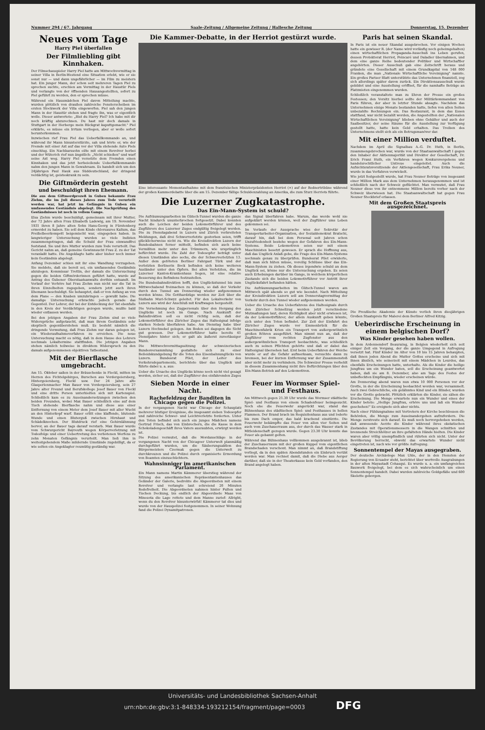Nummer 294 / 67. Jahrgang Saale-Zeitung / Allgemeine Zeitung / Hallesche Zeitung Donnerstag, 15. Dezember
Neues vom Tage
Harry Piel überfallen
Der Filmliebling gibt Kinnhaken.
Der Filmschauspieler Harry Piel hatte am Mittwochvormittag in seiner Villa in Berlin-Westend eine Situation erlebt, wie er sie sonst nur — und dann ungefährlicher — im Film zu meistern hat. Ein junger Mann, der schon seit mehreren Tagen Piel zu sprechen suchte, erschien am Vormittag in der Haustür Piels und verlangte von der öffnenden Hausangestellten, sofort zu Piel geführt zu werden, den er sprechen müsse.
Während ein Hausmädchen Piel davon Mitteilung machte, wurden plötzlich von draußen zahlreiche Fensterscheiben im ersten Stockwerk der Villa eingeworfen. Piel sah den jungen Mann in der Haustür stehen und fragte ihn, was er eigentlich wolle. Dieser antwortete: „Bist du Harry Piel? Ich habe mit dir noch kräftig abzurechnen. Du hast mir doch damals in Stuttgart in der Herberge mein Rückgrat kaputtgemacht." Piel erklärte, es müsse ein Irrtum vorliegen, aber er wolle sofort herunterkommen.
Inzwischen rief Frau Piel das Ueberfallkommando an, und während ihr Mann hinunterstürzte, sah und hörte er, wie der Fremde mit einer Axt auf das vor der Villa stehende Auto Piels einschlug. Ein Nachbarssohn eilte mit einem Revolver herbei und der Wüterich rief nun ängstlich: „Nicht schießen" und warf seine Axt weg. Harry Piel versetzte dem Fremden einen Kinnhaken und das jetzt herbeieilende Ueberfallkommando nahm den jungen Mann in Gewahrsam. Es handelt sich um den 24jährigen Paul Hauk aus Süddeutschland, der dringend verdächtig ist, geisteskrank zu sein.
Die Giftmörderin gesteht
und beschuldigt ihren Ehemann.
Die aus dem Giftmordprozeß in Guben bekannte Frau Ziehm, die im Juli dieses Jahres zum Tode verurteilt worden war, hat jetzt im Gefängnis in Guben ein umfassendes Geständnis abgelegt. Die Nachprüfung des Geständnisses ist noch in vollem Gange.
Elsa Ziehm wurde beschuldigt, gemeinsam mit ihrer Mutter, der 72 Jahre alten Frau Elisabeth Ladewig, am 19. November 1931 ihren 8 Jahre alten Sohn Hans-Georg in Fürstenberg ermordet zu haben. Sie soll dem Kinde chlorsaures Kalium, das Preißelbeerkompott beigemischt war, eingegeben haben. In langwieriger Untersuchung wurden so viele Indizien zusammengetragen, daß die Schuld der Frau einwandfrei feststand. Sie und ihre Mutter wurden zum Tode verurteilt. Das Gericht nahm an, daß gemeine Gewinnsucht Frau Z. zu der Tat veranlaßt hatte. Die Angeklagte hatte aber bisher noch immer kein Geständnis abgelegt.
Anfang Dezember schien mit ihr eine Wandlung vorzugehen. Sie meldete, daß sie bereit sei, ein umfassendes Geständnis abzulegen. Kommissar Trettin, der damals die Untersuchung gegen die beiden Giftmörderinnen geführt hatte, wurde auf Antrag des Gubener Oberstaatsanwalts dorthin entsandt. Im Verlauf der Verhöre hat Frau Ziehm nun nicht nur die Tat in ihren Einzelheiten zugegeben, sondern jetzt auch ihren Ehemann beschuldigt. Sie behauptet, daß er von Anfang an von dem Plane — den Knaben umzubringen — gewußt habe. Die damalige Untersuchung erbrachte jedoch gerade das Gegenteil. Der Lehrer, der bei der Entdeckung der Tat ebenfalls in den Kreis der Verdächtigen gezogen wurde, mußte bald wieder entlassen werden.
Bei den jetzigen Angaben der Frau Ziehm sind so viele Widersprüche aufgetaucht, daß man ihrem Geständnis sehr skeptisch gegenüberstehen muß. Es besteht nämlich die dringende Vermutung, daß Frau Ziehm nur daran gelegen ist, ein Wiederaufnahmeverfahren zu erreichen. Die neue Untersuchung macht es nötig, daß in dem Hause des Lehrers nochmals Lokaltermine stattfinden. Die jetzigen Angaben stehen nämlich teilweise in direktem Widerspruch zu den damals aufgenommenen objektiven Tatbestand.
Mit der Bierflasche umgebracht.
Am 15. Oktober saßen in der Bräuschenke in Fleckl, mitten im Herzen des Fichtelgebirges, Burschen aus Vordergeiersberg, Hintergeiersberg, Fleckl usw. Der 24 Jahre alte Glasperlenmacher Max Bauer von Vordergeiersberg, sein 27 Jahre alter Freund und Berufskollege Josef Bauer von Fleckl und eine dritte Person unterhielten sich mit Kartenspiel. Schließlich kam es zu Auseinandersetzungen zwischen den beiden Freunden, wobei Max Bauer schließlich eine auf dem Tisch stehende Bierflasche nahm und diese aus einer Entfernung von einem Meter dem Josef Bauer mit aller Wucht an den Hinterkopf warf. Bauer erlitt eine klaffende, blutende Wunde und einen Bluterguß zwischen Hirnhaut und Schädelknochen. Der Blutdruck rief eine Gehirnlähmung hervor, an der Bauer tags darauf verstarb. Max Bauer wurde vom Schwurgericht Bayreuth wegen Körperverletzung mit Todesfolge und einer Uebertretung des verbotenen Werfens zu zehn Monaten Gefängnis verurteilt. Man ließ ihm in weitestgehendem Maße mildernde Umstände zugebilligt, da er wie selten ein Angeklagter reumütig geständig war.
Die Kammer-Debatte, in der Herriot gestürzt wurde.
Eine interessante Momentaufnahme mit dem französischen Ministerpräsidenten Herriot (×) auf der Rednertribüne während der großen Kammerdebatte über die am 15. Dezember fällige Schuldenzahlung an Amerika, die zum Sturz Herriots führte.
Die Luzerner Zugkatastrophe.
Das Ein-Mann-System ist schuld?
Die Aufräumungsarbeiten im Gütsch-Tunnel wurden die ganze Nacht hindurch ununterbrochen fortgesetzt. Dabei konnten auch die Leichen der beiden Lokomotivführer und des Zugführers des Luzerner Zuges endgültig freigelegt werden. Die zu Dienstagabend in Luzern und Zürich verbreiteten Meldungen, daß drei Schwerverletzte gestorben seien, trifft glücklicherweise nicht zu. Wie die Kreisdirektion Luzern der Bundesbahnen ferner mitteilt, befinden sich auch keine Vermißten mehr unter den Trümmern, wie ursprünglich befürchtet wurde. Die Zahl der Todesopfer beträgt unter diesen Umständen also sechs, die der Schwerverletzten 13. Außer dem getöteten Berliner Fahrgast Türk und der verletzten Berlinerin Bock befinden sich keine weiteren Ausländer unter den Opfern. Bei allen Verletzten, die im Luzerner Kanton-Krankenhaus liegen, ist eine relative Besserung des Befindens festzustellen.
Die Bundesbahndirektion hofft, den Unglückstunnel bis zum Mittwochabend freimachen zu können, so daß der Verkehr durch den Tunnel am Donnerstag wieder aufgenommen werden könne. Die Gotthardzüge werden zur Zeit über die Südbahn Muri-Schwyz geleitet. Für den Lokalverkehr von Luzern aus wird der Anschluß mit Kraftwagen hergestellt.
Die Vernehmung des Zugpersonals über den Hergang des Unglücks ist noch im Gange. Nach Auskunft der Bahndirektion soll es nicht richtig sein, daß der Lokomotivführer des Züricher Zuges das Haltesignal infolge starken Nebels überfahren habe. Am Dienstag habe über Luzern Hochnebel gelegen. Am Boden sei dagegen die Sicht gut gewesen. Der Lokomotivführer hatte bereits 41 Dienstjahre hinter sich; er galt als äußerst zuverlässiger Mann.
Die Mittwochvormittagssitzung der schweizerischen Bundesversammlung gestaltete sich zu einer Beileidskundgebung für die Toten des Eisenbahnunglücks von Luzern. Bundesrat Pilet, der Leiter des Verkehrsdepartements, berichtete über das Unglück und führte dabei u. a. aus:
Ueber die Ursache des Unglücks könne noch nicht viel gesagt werden, sicher sei, daß der Zugführer des einfahrenden Zuges das Signal überfahren habe. Warum, das werde wohl nie aufgeklärt werden können, weil der Zugführer ums Leben gekommen sei.
Im Verlaufe der Aussprache wies der Sekretär der Transportarbeiter-Organisation, der Sozialdemokrat Bratschi, darauf hin, daß bei dem Personal seit Jahren schon Unzufriedenheit bestehe wegen der Gefahren des Ein-Mann-Systems. Beide Lokomotiven seien nur mit einem Maschinisten besetzt gewesen. Er sprach die Hoffnung aus, daß das Unglück Anlaß gebe, die Frage des Ein-Mann-Systems nochmals genau zu überprüfen. Bundesrat Pilet erwiderte, daß man sich hüten müsse, voreilig Schlüsse über das Ein-Mann-System zu ziehen. Ob dieses irgendwie schuld an dem Unglück sei, könne nur die Untersuchung ergeben. Es seien auch Erhebungen darüber im Gange, in welchem körperlichen Zustande sich die beiden Lokomotivführer vor Antritt ihrer Unglücksfahrt befunden hätten.
Die Aufräumungsarbeiten im Gütsch-Tunnel waren am Mittwoch spät abends so gut wie beendet. Nach Mitteilung der Kreisdirektion Luzern soll am Donnerstagvormittag der Verkehr durch den Tunnel wieder aufgenommen werden.
Ueber die Ursache des Ueberfahrens des Haltesignals durch den Züricher Schnellzug werden jetzt verschiedene Mutmaßungen laut, deren Richtigkeit aber nicht erwiesen ist, da der Lokomotivführer, der allein Auskunft geben könnte, sich unter den Toten befindet. Zur Zeit der Einfahrt des Züricher Zuges wurde vor Emmenbrück für die Maschinenfabrik Krien ein Transport von außergewöhnlich großen Röhren ausgeführt. Man nimmt nun an, daß der Zugführer vom rechten Zugfenster aus den außergewöhnlichen Transport beobachtete, was schließlich auch zu seinen Pflichten gehörte und daß er dabei das Haltesignal übersehen hat. Erst beim Ueberfahren der Weiche wurde er auf die Gefahr aufmerksam, versuchte dann zu bremsen, bei der kurzen Entfernung war der Zusammenstoß aber nicht mehr zu verhindern. Die Schweizer Presse verhehlt in diesem Zusammenhang nicht ihre Befürchtungen über den Ein-Mann-Betrieb auf den Lokomotiven.
Sieben Morde in einer Nacht.
Rachefeldzug der Banditen in Chicago gegen die Polizei.
In der vergangenen Nacht war Chicago der Schauplatz mehrerer blutiger Ereignisse, die insgesamt sieben Todesopfer und zahlreiche Schwer- und Leichtverletzte forderten. Unter den Toten befindet sich auch ein junges Mädchen namens Gertrud Frisch, das von Einbrechern, die die Kasse in dem Schokoladengeschäft ihres Vaters ausraubten, erwürgt worden ist.
Die Polizei vermutet, daß die Mordanschläge in der vergangenen Nacht von der Chicagoer Unterwelt planmäßig durchgeführt wurden, um die Säuberungsaktion des Bürgermeisters Czermak gegen die Unterwelt zu durchkreuzen und die Polizei durch organisierte Ermordung von Beamten einzuschüchtern.
Wahnsinniger im amerikanischen Parlament.
Ein Mann namens Martin Kämmerer überstieg während der Sitzung des amerikanischen Repräsentantenhauses das Geländer der Galerie, bedrohte die Abgeordneten mit einem Revolver und verlangte laut schreiend 20 Minuten Redefreiheit. Die Abgeordneten nahmen hinter Pulten und Tischen Deckung, bis endlich der Abgeordnete Maas von Minesota die Lage rettete und dem Manne zurief: Allright, wenn du den Revolver hinunterwirfst! Kämmerer tat dies und wurde von der Hauspolizei festgenommen. In seiner Wohnung fand die Polizei Dynamitpatronen.
Feuer im Wormser Spiel- und Festhaus.
Am Mittwoch gegen 21.30 Uhr wurde das Wormser städtische Spiel- und Festhaus von einem Schadenfeuer heimgesucht. Noch ehe die Feuerwehr angerückt war, stand das Bühnenhaus des städtischen Spiel- und Festhauses in hellen Flammen. Der Brand brach im Requisitenhaus aus und loderte bis zum Dach empor, das bald krachend einstürzte. Die Feuerwehr bekämpfte das Feuer von allen vier Seiten und auch vom Zuschauerraum aus, der durch das Wasser stark in Mitleidenschaft gezogen wurde. Gegen 23.30 Uhr konnte das Feuer als gebannt gelten.
Während das Bühnenhaus vollkommen ausgebrannt ist, blieb der Zuschauerraum mit der großen Kuppel vom eigentlichen Brandschaden verschont. Man nimmt an, daß Brandstiftung vorliegt, da in den späten Abendstunden ein Einbruch verübt worden war. Man rechnet damit, daß die Diebe aus Aerger darüber, daß sie in der Theaterkasse kein Geld vorfanden, den Brand angelegt haben.
Paris hat seinen Skandal.
In Paris ist ein neuer Skandal ausgebrochen. Vor einigen Wochen hatte ein gewisser R. (der Name wird vorläufig noch geheimgehalten) einen wirtschaftlichen Propaganda-Ausschuß ins Leben gerufen, dessen Protektorat Herriot, Poincaré und Daladier übernahmen, und dem eine ganze Reihe bedeutender Politiker und Wirtschaftler angehörten. Dieser Ausschuß gab eine Zeitschrift heraus und gründete eine Gesellschaft mit einem Grundkapital von 148 000 Franken, die man „Nationale Wirtschaftliche Vereinigung" nannte. Ein großes Pariser Blatt unterstützte das Unternehmen finanziell, zog sich allerdings später davon zurück. Ein Direktionsausschuß wurde gebildet und eine Ausstellung eröffnet, für die namhafte Beträge an Platzmieten eingenommen wurden.
Schließlich veranstaltete man zu Ehren der Presse ein großes Festessen; den Vorsitz hierbei sollte der Militärkommandant von Paris führen, der aber in letzter Stunde absagte. Nachdem das Unternehmen einige Monate bestanden hatte, liefen von allen Seiten unbezahlte Rechnungen ein. Das Restaurant, in dem das Essen stattfand, war nicht bezahlt worden, die Angestellten der „Nationalen Wirtschaftlichen Vereinigung" blieben ohne Gehälter und auch der Saalbesitzer, der seine Räume für die Ausstellung zur Verfügung gestellt hatte, hatte kein Geld erhalten. Das Treiben des Unternehmens stellt sich als ein Betrugsmanöver dar.
Mit einer Million verduftet.
Nachdem im April die Signalbau A.-G. Dr. Huth, in Berlin, zusammengebrochen war, wurde von der Staatsanwaltschaft I gegen den Inhaber der Aktienmajorität und Direktor der Gesellschaft, Dr. Erich Franz Huth, ein Verfahren wegen Konkursvergehens und handelsrechtlicher Untreue eingeleitet. Auch die Aufsichtsratsvorsitzende der Aktiengesellschaft, Frau Erika Neuner, wurde in das Verfahren verwickelt.
Wie jetzt festgestellt wurde, hat Frau Neuner Beträge von insgesamt einer Million Mark aus dem Unternehmen herausgenommen und ist schließlich nach der Schweiz geflüchtet. Man vermutet, daß Frau Neuner diese von ihr entnommene Million bereits vorher nach der Schweiz überwiesen hat. Die Staatsanwaltschaft hat gegen Frau Neuner Steckbrief erlassen.
Mit dem Großen Staatspreis ausgezeichnet.
Die Preußische Akademie der Künste verlieh ihren diesjährigen Großen Staatspreis für Malerei dem Berliner Alfred Kitzig.
Ueberirdische Erscheinung in einem belgischen Dorf?
Was Kinder gesehen haben wollen.
In dem Ardennendorf Beauraing, in Belgien wiederholt sich seit einiger Zeit ein Vorgang, der die ganze Umgegend in Aufregung versetzt hat. Fünf Kinder im Alter von 10 bis 15 Jahren behaupten, daß ihnen jeden Abend die Mutter Gottes erscheine und sich mit ihnen ähnlich, wie seinerzeit mit einem Mädchen in Lourdes, das ebenfalls Erscheinungen hatte, unterhalte. Als die Kinder die heilige Jungfrau um ein Wunder baten, soll die Erscheinung geantwortet haben, daß sie am 8. Dezember, also am Tage des Festes der unbefleckten Empfängnis, wieder erscheinen würde.
Am Donnerstag abend waren nun etwa 10 000 Personen vor der Grotte, in der die Erscheinung beobachtet worden war, versammelt. Auch zwei Gebrechliche, ein gelähmtes Kind und ein Blinder, wurden vor die Grotte gebracht. Plötzlich erklärten die Kinder, sie sähen die Erscheinung. Die Menge erwartete nun ein Wunder und eines der Kinder betete: „Heilige Jungfrau, erhöre uns und laß ein Wunder geschehen!" Es ereignete sich aber nichts.
Nach einer Fühlungnahme mit Vertretern der Kirche beschlossen die Behörden, die Menge zum Auseinandergehen aufzufordern. Die Menge zerstreute sich darauf. Es muß noch hervorgehoben werden, daß anwesende Aerzte die Kinder während ihres ekstatischen Zustandes mit Operationsmessern in die Wangen schnitten und brennende Streichhölzer an ihre gefalteten Hände hielten. Die Kinder waren aber völlig unempfindlich und rührten sich nicht. Unter der Bevölkerung herrscht, obwohl das erwartete Wunder nicht eingetreten ist, nach wie vor größte Aufregung.
Sonnentempel der Mayas ausgegraben.
Der deutsche Archäologe Max Uhle, der in den Diensten der Regierung von Ecuador steht, berichtet über wertvolle Ausgrabungen in der alten Mayastadt Cohasqui. Es wurde u. a. ein umfangreiches Bauwerk freigelegt, bei dem es sich wahrscheinlich um einen Sonnentempel handelt. Dabei wurden zahlreiche Goldgefäße und 600 Skelette geborgen.
Universitäts- und Landesbibliothek Sachsen-Anhalt
urn:nbn:de:gbv:3:1-848334-193212154/fragment/page=0003 DFG